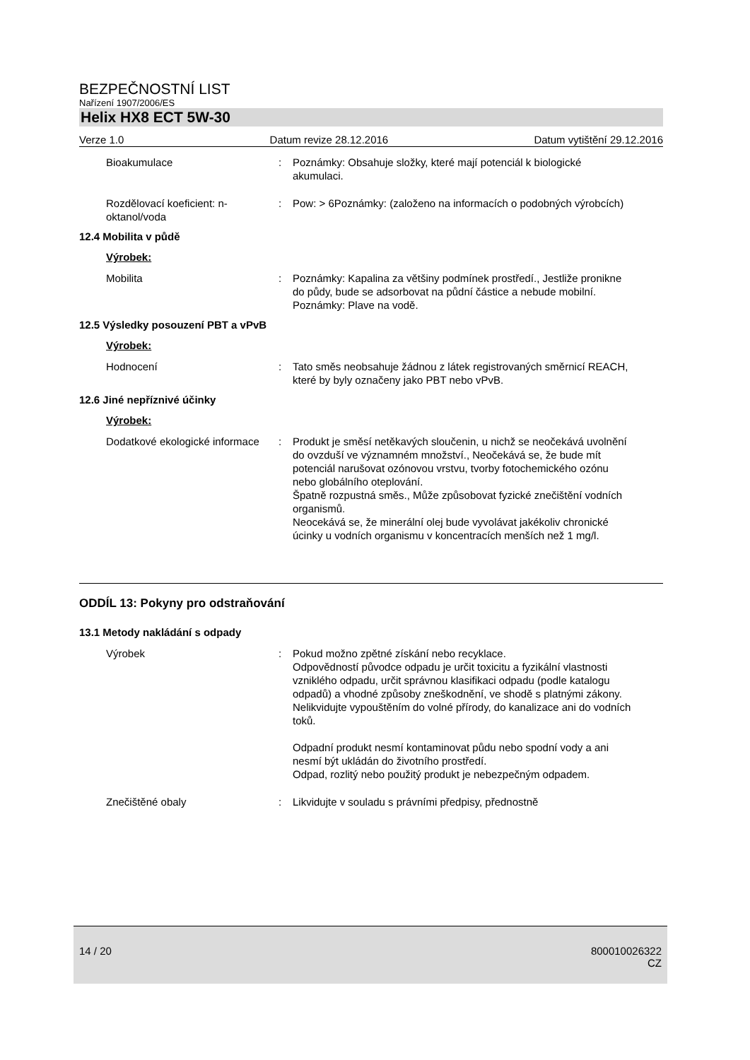BEZPEČNOSTNÍ LIST
Nařízení 1907/2006/ES
Helix HX8 ECT 5W-30
Verze 1.0 Datum revize 28.12.2016 Datum vytištění 29.12.2016
Bioakumulace : Poznámky: Obsahuje složky, které mají potenciál k biologické akumulaci.
Rozdělovací koeficient: n-oktanol/voda
: Pow: > 6Poznámky: (založeno na informacích o podobných výrobcích)
12.4 Mobilita v půdě
Výrobek:
Mobilita : Poznámky: Kapalina za většiny podmínek prostředí., Jestliže pronikne do půdy, bude se adsorbovat na půdní částice a nebude mobilní.
Poznámky: Plave na vodě.
12.5 Výsledky posouzení PBT a vPvB
Výrobek:
Hodnocení : Tato směs neobsahuje žádnou z látek registrovaných směrnicí REACH, které by byly označeny jako PBT nebo vPvB.
12.6 Jiné nepříznivé účinky
Výrobek:
Dodatkové ekologické informace
: Produkt je směsí netěkavých sloučenin, u nichž se neočekává uvolnění do ovzduší ve významném množství., Neočekává se, že bude mít potenciál narušovat ozónovou vrstvu, tvorby fotochemického ozónu nebo globálního oteplování.
Špatně rozpustná směs., Může způsobovat fyzické znečištění vodních organismů.
Neocekává se, že minerální olej bude vyvolávat jakékoliv chronické úcinky u vodních organismu v koncentracích menších než 1 mg/l.
ODDÍL 13: Pokyny pro odstraňování
13.1 Metody nakládání s odpady
Výrobek : Pokud možno zpětné získání nebo recyklace.
Odpovědností původce odpadu je určit toxicitu a fyzikální vlastnosti vzniklého odpadu, určit správnou klasifikaci odpadu (podle katalogu odpadů) a vhodné způsoby zneškodnění, ve shodě s platnými zákony.
Nelikvidujte vypouštěním do volné přírody, do kanalizace ani do vodních toků.
Odpadní produkt nesmí kontaminovat půdu nebo spodní vody a ani nesmí být ukládán do životního prostředí.
Odpad, rozlitý nebo použitý produkt je nebezpečným odpadem.
Znečištěné obaly : Likvidujte v souladu s právními předpisy, přednostně
14 / 20 800010026322
CZ